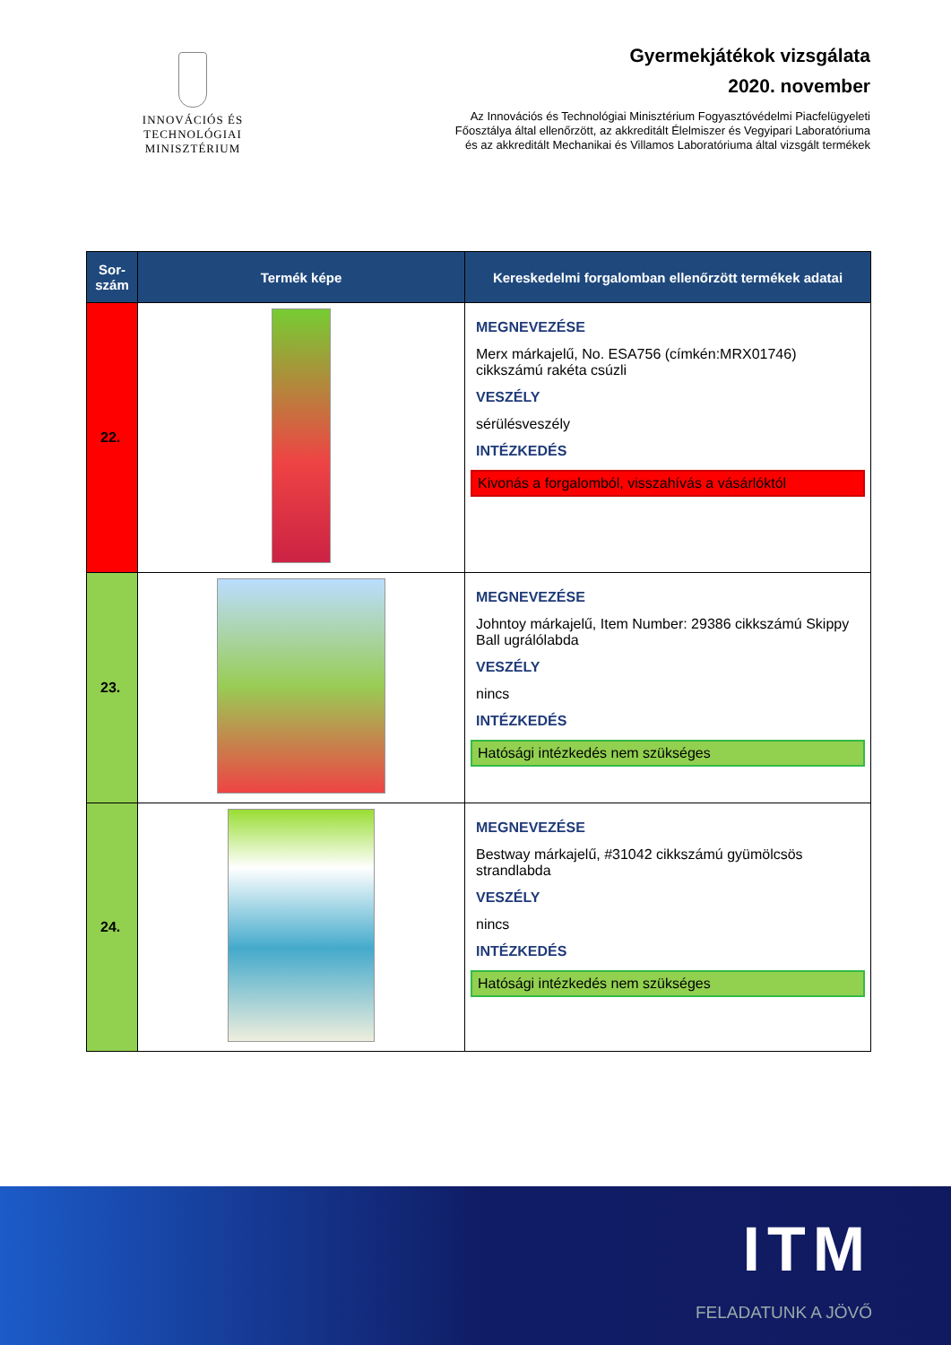INNOVÁCIÓS ÉS TECHNOLÓGIAI
MINISZTÉRIUM
Gyermekjátékok vizsgálata
2020. november
Az Innovációs és Technológiai Minisztérium Fogyasztóvédelmi Piacfelügyeleti
Főosztálya által ellenőrzött, az akkreditált Élelmiszer és Vegyipari Laboratóriuma
és az akkreditált Mechanikai és Villamos Laboratóriuma által vizsgált termékek
| Sor- szám | Termék képe | Kereskedelmi forgalomban ellenőrzött termékek adatai |
| --- | --- | --- |
| 22. | | MEGNEVEZÉSE Merx márkajelű, No. ESA756 (címkén:MRX01746) cikkszámú rakéta csúzli VESZÉLY sérülésveszély INTÉZKEDÉS Kivonás a forgalomból, visszahívás a vásárlóktól |
| 23. | | MEGNEVEZÉSE Johntoy márkajelű, Item Number: 29386 cikkszámú Skippy Ball ugrálólabda VESZÉLY nincs INTÉZKEDÉS Hatósági intézkedés nem szükséges |
| 24. | | MEGNEVEZÉSE Bestway márkajelű, #31042 cikkszámú gyümölcsös strandlabda VESZÉLY nincs INTÉZKEDÉS Hatósági intézkedés nem szükséges |
ITM
FELADATUNK A JÖVŐ